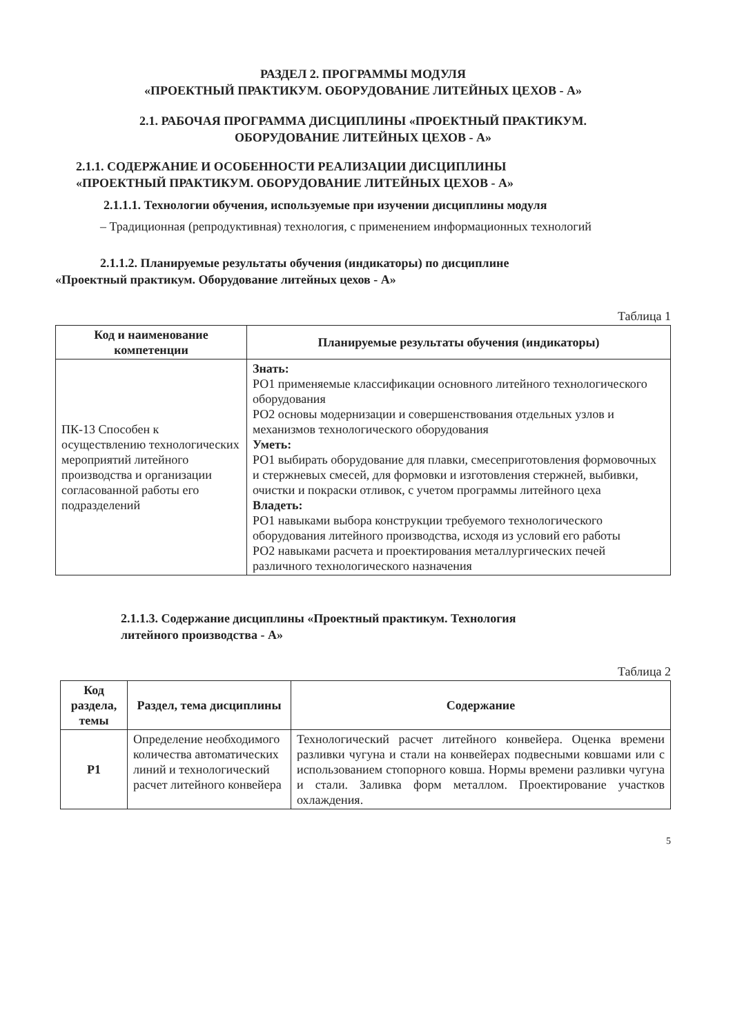РАЗДЕЛ 2. ПРОГРАММЫ МОДУЛЯ
«ПРОЕКТНЫЙ ПРАКТИКУМ. ОБОРУДОВАНИЕ ЛИТЕЙНЫХ ЦЕХОВ - А»
2.1. РАБОЧАЯ ПРОГРАММА ДИСЦИПЛИНЫ «ПРОЕКТНЫЙ ПРАКТИКУМ.
ОБОРУДОВАНИЕ ЛИТЕЙНЫХ ЦЕХОВ - А»
2.1.1. СОДЕРЖАНИЕ И ОСОБЕННОСТИ РЕАЛИЗАЦИИ ДИСЦИПЛИНЫ
«ПРОЕКТНЫЙ ПРАКТИКУМ. ОБОРУДОВАНИЕ ЛИТЕЙНЫХ ЦЕХОВ - А»
2.1.1.1. Технологии обучения, используемые при изучении дисциплины модуля
– Традиционная (репродуктивная) технология, с применением информационных технологий
2.1.1.2. Планируемые результаты обучения (индикаторы) по дисциплине
«Проектный практикум. Оборудование литейных цехов - А»
Таблица 1
| Код и наименование компетенции | Планируемые результаты обучения (индикаторы) |
| --- | --- |
| ПК-13 Способен к осуществлению технологических мероприятий литейного производства и организации согласованной работы его подразделений | Знать: РО1 применяемые классификации основного литейного технологического оборудования РО2 основы модернизации и совершенствования отдельных узлов и механизмов технологического оборудования Уметь: РО1 выбирать оборудование для плавки, смесеприготовления формовочных и стержневых смесей, для формовки и изготовления стержней, выбивки, очистки и покраски отливок, с учетом программы литейного цеха Владеть: РО1 навыками выбора конструкции требуемого технологического оборудования литейного производства, исходя из условий его работы РО2 навыками расчета и проектирования металлургических печей различного технологического назначения |
2.1.1.3. Содержание дисциплины «Проектный практикум. Технология
литейного производства - А»
Таблица 2
| Код раздела, темы | Раздел, тема дисциплины | Содержание |
| --- | --- | --- |
| Р1 | Определение необходимого количества автоматических линий и технологический расчет литейного конвейера | Технологический расчет литейного конвейера. Оценка времени разливки чугуна и стали на конвейерах подвесными ковшами или с использованием стопорного ковша. Нормы времени разливки чугуна и стали. Заливка форм металлом. Проектирование участков охлаждения. |
5